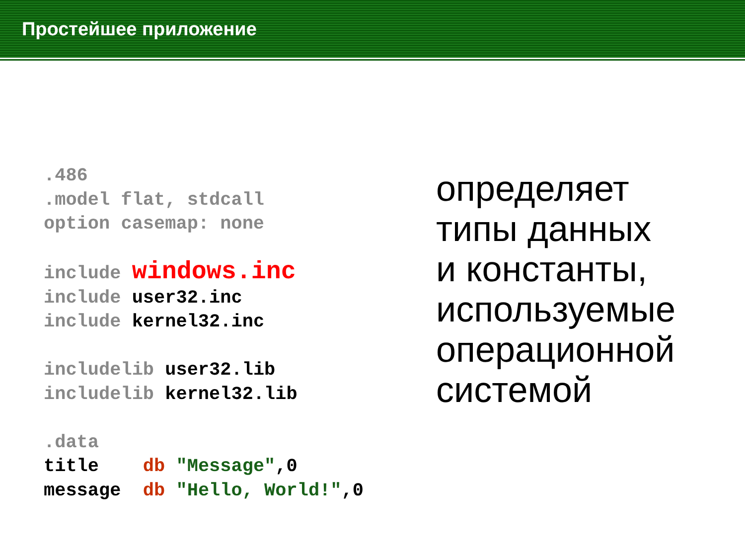Простейшее приложение
.486
.model flat, stdcall
option casemap: none

include windows.inc
include user32.inc
include kernel32.inc

includelib user32.lib
includelib kernel32.lib

.data
title    db "Message",0
message  db "Hello, World!",0
определяет
типы данных
и константы,
используемые
операционной
системой